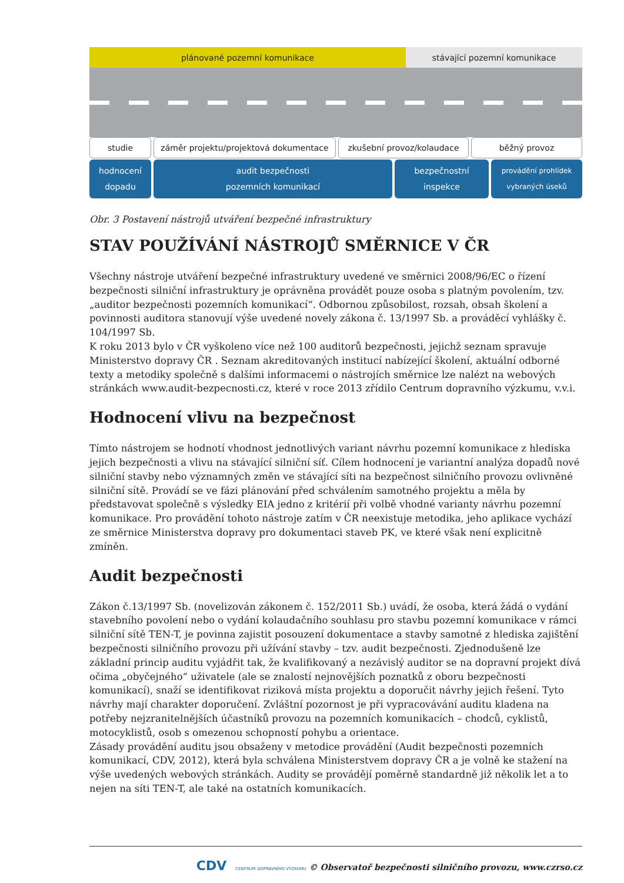plánované pozemní komunikace stávající pozemní komunikace
studie záměr projektu/projektová dokumentace
zkušební provoz/kolaudace běžný provoz
hodnocení
dopadu
audit bezpečnosti
pozemních komunikací
bezpečnostní
inspekce
provádění prohlídek
vybraných úseků
Obr. 3 Postavení nástrojů utváření bezpečné infrastruktury
STAV POUŽÍVÁNÍ NÁSTROJŮ SMĚRNICE V ČR
Všechny nástroje utváření bezpečné infrastruktury uvedené ve směrnici 2008/96/EC o řízení bezpečnosti silniční infrastruktury je oprávněna provádět pouze osoba s platným povolením, tzv. „auditor bezpečnosti pozemních komunikací“. Odbornou způsobilost, rozsah, obsah školení a povinnosti auditora stanovují výše uvedené novely zákona č. 13/1997 Sb. a prováděcí vyhlášky č. 104/1997 Sb.
K roku 2013 bylo v ČR vyškoleno více než 100 auditorů bezpečnosti, jejichž seznam spravuje Ministerstvo dopravy ČR . Seznam akreditovaných institucí nabízející školení, aktuální odborné texty a metodiky společně s dalšími informacemi o nástrojích směrnice lze nalézt na webových stránkách www.audit-bezpecnosti.cz, které v roce 2013 zřídilo Centrum dopravního výzkumu, v.v.i.
Hodnocení vlivu na bezpečnost
Tímto nástrojem se hodnotí vhodnost jednotlivých variant návrhu pozemní komunikace z hlediska jejich bezpečnosti a vlivu na stávající silniční síť. Cílem hodnocení je variantní analýza dopadů nové silniční stavby nebo významných změn ve stávající síti na bezpečnost silničního provozu ovlivněné silniční sítě. Provádí se ve fázi plánování před schválením samotného projektu a měla by představovat společně s výsledky EIA jedno z kritérií při volbě vhodné varianty návrhu pozemní komunikace. Pro provádění tohoto nástroje zatím v ČR neexistuje metodika, jeho aplikace vychází ze směrnice Ministerstva dopravy pro dokumentaci staveb PK, ve které však není explicitně zmíněn.
Audit bezpečnosti
Zákon č.13/1997 Sb. (novelizován zákonem č. 152/2011 Sb.) uvádí, že osoba, která žádá o vydání stavebního povolení nebo o vydání kolaudačního souhlasu pro stavbu pozemní komunikace v rámci silniční sítě TEN-T, je povinna zajistit posouzení dokumentace a stavby samotné z hlediska zajištění bezpečnosti silničního provozu při užívání stavby – tzv. audit bezpečnosti. Zjednodušeně lze základní princip auditu vyjádřit tak, že kvalifikovaný a nezávislý auditor se na dopravní projekt dívá očima „obyčejného“ uživatele (ale se znalostí nejnovějších poznatků z oboru bezpečnosti komunikací), snaží se identifikovat riziková místa projektu a doporučit návrhy jejich řešení. Tyto návrhy mají charakter doporučení. Zvláštní pozornost je při vypracovávání auditu kladena na potřeby nejzranitelnějších účastníků provozu na pozemních komunikacích – chodců, cyklistů, motocyklistů, osob s omezenou schopností pohybu a orientace.
Zásady provádění auditu jsou obsaženy v metodice provádění (Audit bezpečnosti pozemních komunikací, CDV, 2012), která byla schválena Ministerstvem dopravy ČR a je volně ke stažení na výše uvedených webových stránkách. Audity se provádějí poměrně standardně již několik let a to nejen na síti TEN-T, ale také na ostatních komunikacích.
CDV CENTRUM DOPRAVNÍHO VÝZKUMU © Observatoř bezpečnosti silničního provozu, www.czrso.cz